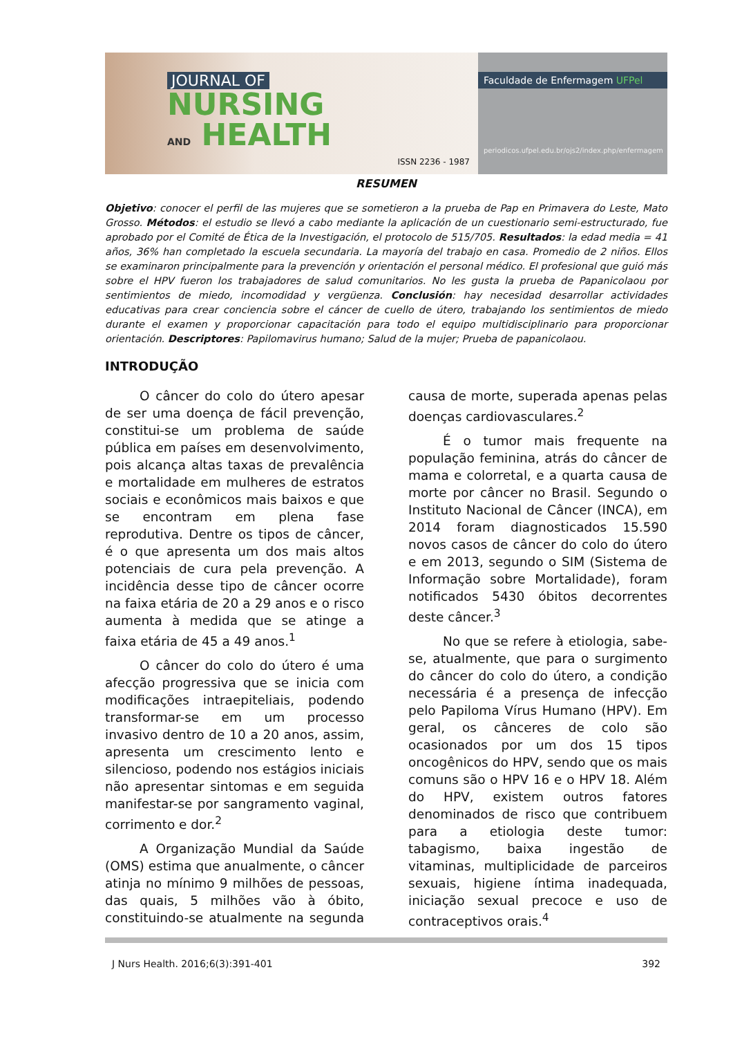JOURNAL OF
NURSING
AND HEALTH
ISSN 2236 - 1987
Faculdade de Enfermagem UFPel
periodicos.ufpel.edu.br/ojs2/index.php/enfermagem
RESUMEN
Objetivo: conocer el perfil de las mujeres que se sometieron a la prueba de Pap en Primavera do Leste, Mato Grosso. Métodos: el estudio se llevó a cabo mediante la aplicación de un cuestionario semi-estructurado, fue aprobado por el Comité de Ética de la Investigación, el protocolo de 515/705. Resultados: la edad media = 41 años, 36% han completado la escuela secundaria. La mayoría del trabajo en casa. Promedio de 2 niños. Ellos se examinaron principalmente para la prevención y orientación el personal médico. El profesional que guió más sobre el HPV fueron los trabajadores de salud comunitarios. No les gusta la prueba de Papanicolaou por sentimientos de miedo, incomodidad y vergüenza. Conclusión: hay necesidad desarrollar actividades educativas para crear conciencia sobre el cáncer de cuello de útero, trabajando los sentimientos de miedo durante el examen y proporcionar capacitación para todo el equipo multidisciplinario para proporcionar orientación. Descriptores: Papilomavirus humano; Salud de la mujer; Prueba de papanicolaou.
INTRODUÇÃO
O câncer do colo do útero apesar de ser uma doença de fácil prevenção, constitui-se um problema de saúde pública em países em desenvolvimento, pois alcança altas taxas de prevalência e mortalidade em mulheres de estratos sociais e econômicos mais baixos e que se encontram em plena fase reprodutiva. Dentre os tipos de câncer, é o que apresenta um dos mais altos potenciais de cura pela prevenção. A incidência desse tipo de câncer ocorre na faixa etária de 20 a 29 anos e o risco aumenta à medida que se atinge a faixa etária de 45 a 49 anos.<sup>1</sup>
O câncer do colo do útero é uma afecção progressiva que se inicia com modificações intraepiteliais, podendo transformar-se em um processo invasivo dentro de 10 a 20 anos, assim, apresenta um crescimento lento e silencioso, podendo nos estágios iniciais não apresentar sintomas e em seguida manifestar-se por sangramento vaginal, corrimento e dor.<sup>2</sup>
A Organização Mundial da Saúde (OMS) estima que anualmente, o câncer atinja no mínimo 9 milhões de pessoas, das quais, 5 milhões vão à óbito, constituindo-se atualmente na segunda causa de morte, superada apenas pelas doenças cardiovasculares.<sup>2</sup>
É o tumor mais frequente na população feminina, atrás do câncer de mama e colorretal, e a quarta causa de morte por câncer no Brasil. Segundo o Instituto Nacional de Câncer (INCA), em 2014 foram diagnosticados 15.590 novos casos de câncer do colo do útero e em 2013, segundo o SIM (Sistema de Informação sobre Mortalidade), foram notificados 5430 óbitos decorrentes deste câncer.<sup>3</sup>
No que se refere à etiologia, sabe-se, atualmente, que para o surgimento do câncer do colo do útero, a condição necessária é a presença de infecção pelo Papiloma Vírus Humano (HPV). Em geral, os cânceres de colo são ocasionados por um dos 15 tipos oncogênicos do HPV, sendo que os mais comuns são o HPV 16 e o HPV 18. Além do HPV, existem outros fatores denominados de risco que contribuem para a etiologia deste tumor: tabagismo, baixa ingestão de vitaminas, multiplicidade de parceiros sexuais, higiene íntima inadequada, iniciação sexual precoce e uso de contraceptivos orais.<sup>4</sup>
J Nurs Health. 2016;6(3):391-401 392